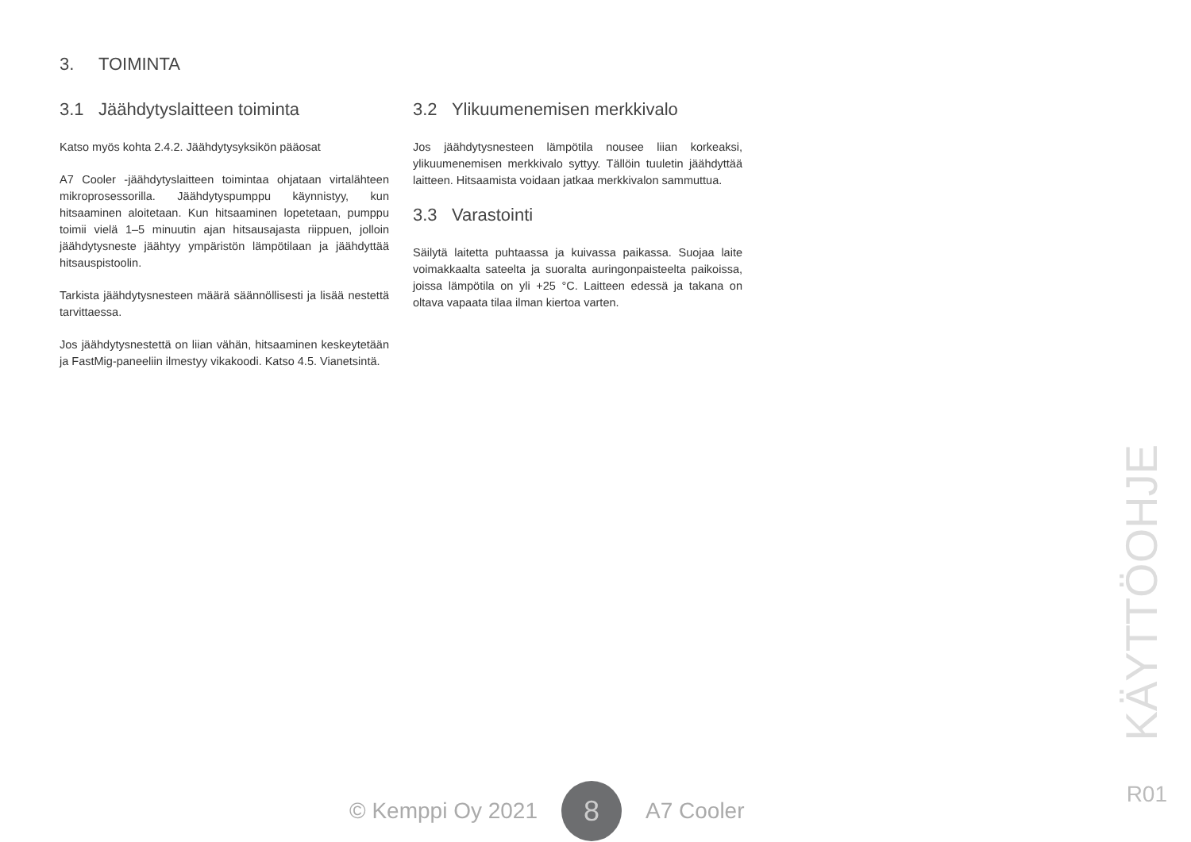3. TOIMINTA
3.1 Jäähdytyslaitteen toiminta
Katso myös kohta 2.4.2. Jäähdytysyksikön pääosat
A7 Cooler -jäähdytyslaitteen toimintaa ohjataan virtalähteen mikroprosessorilla. Jäähdytyspumppu käynnistyy, kun hitsaaminen aloitetaan. Kun hitsaaminen lopetetaan, pumppu toimii vielä 1–5 minuutin ajan hitsausajasta riippuen, jolloin jäähdytysneste jäähtyy ympäristön lämpötilaan ja jäähdyttää hitsauspistoolin.
Tarkista jäähdytysnesteen määrä säännöllisesti ja lisää nestettä tarvittaessa.
Jos jäähdytysnestettä on liian vähän, hitsaaminen keskeytetään ja FastMig-paneeliin ilmestyy vikakoodi. Katso 4.5. Vianetsintä.
3.2 Ylikuumenemisen merkkivalo
Jos jäähdytysnesteen lämpötila nousee liian korkeaksi, ylikuumenemisen merkkivalo syttyy. Tällöin tuuletin jäähdyttää laitteen. Hitsaamista voidaan jatkaa merkkivalon sammuttua.
3.3 Varastointi
Säilytä laitetta puhtaassa ja kuivassa paikassa. Suojaa laite voimakkaalta sateelta ja suoralta auringonpaisteelta paikoissa, joissa lämpötila on yli +25 °C. Laitteen edessä ja takana on oltava vapaata tilaa ilman kiertoa varten.
KÄYTTÖOHJE
© Kemppi Oy 2021 8 A7 Cooler R01